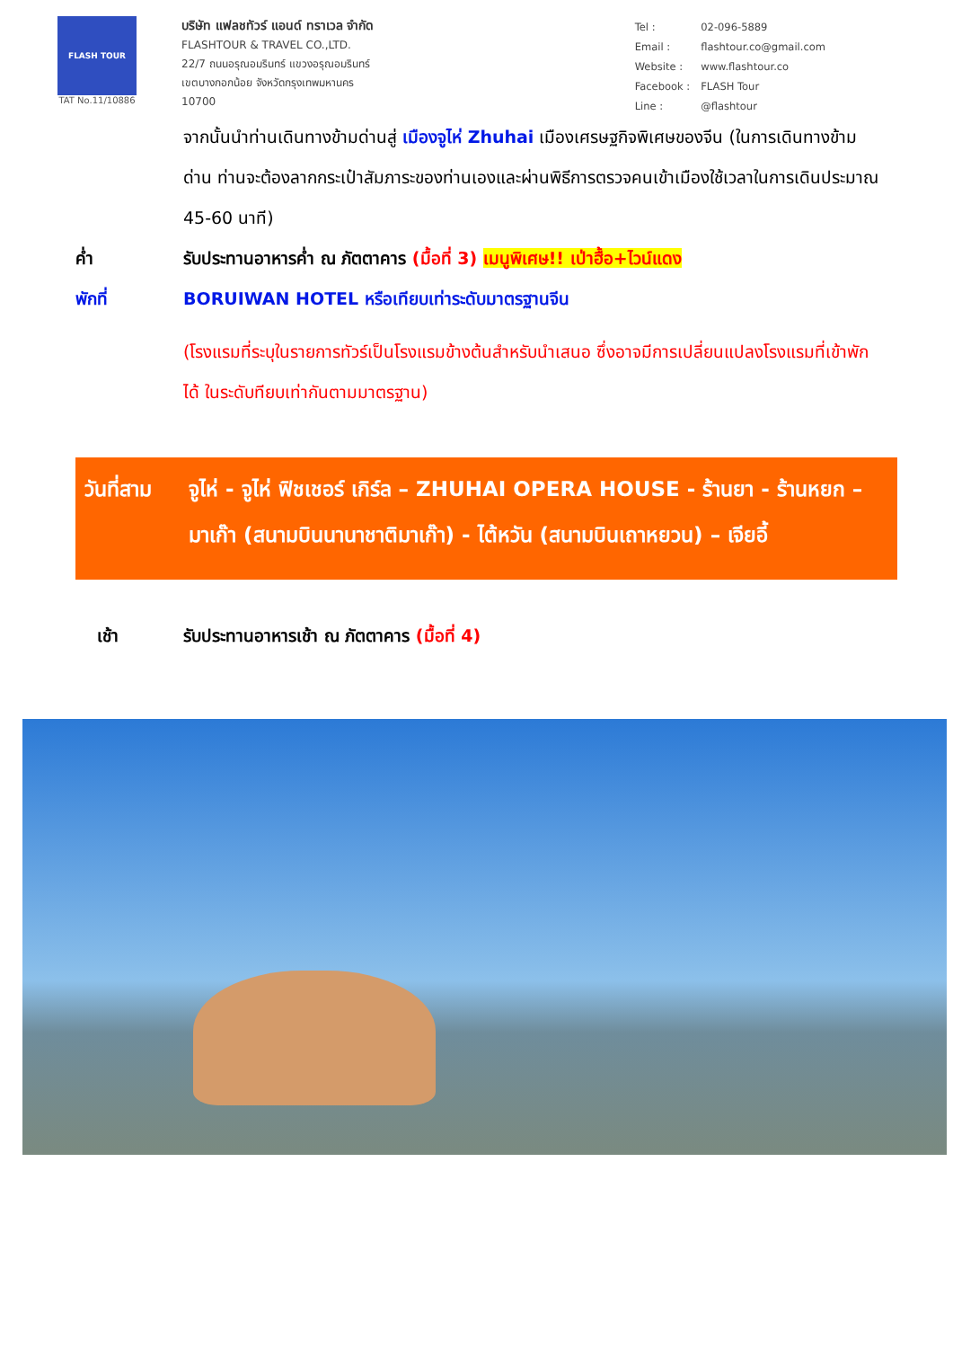FLASH TOUR
TAT No.11/10886
บริษัท แฟลชทัวร์ แอนด์ ทราเวล จำกัด
FLASHTOUR & TRAVEL CO.,LTD.
22/7 ถนนอรุณอมรินทร์ แขวงอรุณอมรินทร์
เขตบางกอกน้อย จังหวัดกรุงเทพมหานคร
10700
| Tel : | 02-096-5889 |
| Email : | flashtour.co@gmail.com |
| Website : | www.flashtour.co |
| Facebook : | FLASH Tour |
| Line : | @flashtour |
จากนั้นนำท่านเดินทางข้ามด่านสู่ เมืองจูไห่ Zhuhai เมืองเศรษฐกิจพิเศษของจีน (ในการเดินทางข้ามด่าน ท่านจะต้องลากกระเป๋าสัมภาระของท่านเองและผ่านพิธีการตรวจคนเข้าเมืองใช้เวลาในการเดินประมาณ 45-60 นาที)
ค่ำ รับประทานอาหารค่ำ ณ ภัตตาคาร (มื้อที่ 3) เมนูพิเศษ!! เป่าฮื้อ+ไวน์แดง
พักที่ BORUIWAN HOTEL หรือเทียบเท่าระดับมาตรฐานจีน
(โรงแรมที่ระบุในรายการทัวร์เป็นโรงแรมข้างต้นสำหรับนำเสนอ ซึ่งอาจมีการเปลี่ยนแปลงโรงแรมที่เข้าพักได้ ในระดับทียบเท่ากันตามมาตรฐาน)
วันที่สาม
จูไห่ - จูไห่ ฟิชเชอร์ เกิร์ล – ZHUHAI OPERA HOUSE - ร้านยา - ร้านหยก – มาเก๊า (สนามบินนานาชาติมาเก๊า) - ไต้หวัน (สนามบินเถาหยวน) – เจียอี้
เช้า รับประทานอาหารเช้า ณ ภัตตาคาร (มื้อที่ 4)